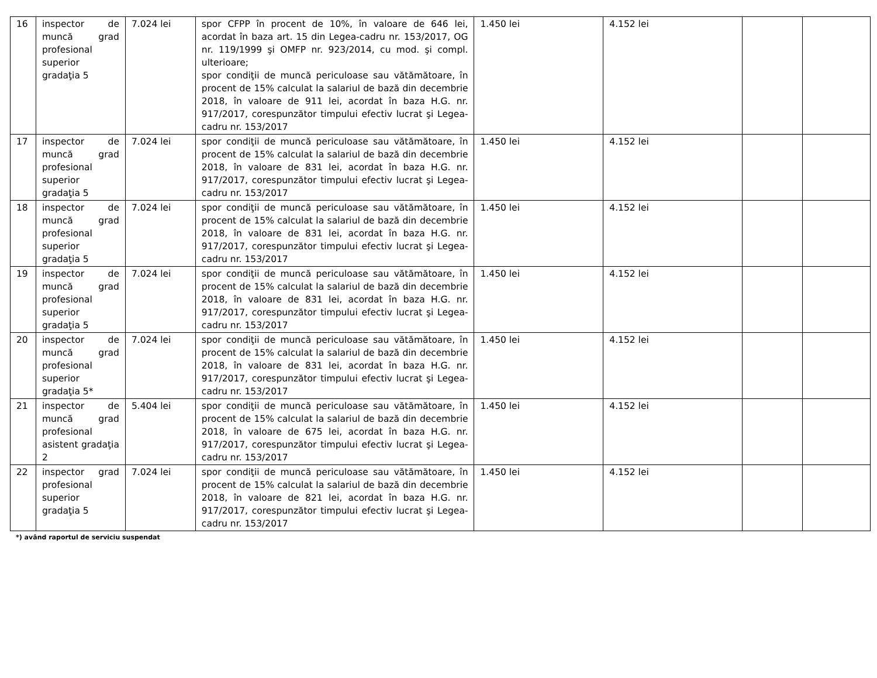| 16 | inspector de muncă grad profesional superior gradaţia 5 | 7.024 lei | spor CFPP în procent de 10%, în valoare de 646 lei, acordat în baza art. 15 din Legea-cadru nr. 153/2017, OG nr. 119/1999 şi OMFP nr. 923/2014, cu mod. şi compl. ulterioare; spor condiţii de muncă periculoase sau vătămătoare, în procent de 15% calculat la salariul de bază din decembrie 2018, în valoare de 911 lei, acordat în baza H.G. nr. 917/2017, corespunzător timpului efectiv lucrat şi Legea-cadru nr. 153/2017 | 1.450 lei | 4.152 lei | | |
| 17 | inspector de muncă grad profesional superior gradaţia 5 | 7.024 lei | spor condiţii de muncă periculoase sau vătămătoare, în procent de 15% calculat la salariul de bază din decembrie 2018, în valoare de 831 lei, acordat în baza H.G. nr. 917/2017, corespunzător timpului efectiv lucrat şi Legea-cadru nr. 153/2017 | 1.450 lei | 4.152 lei | | |
| 18 | inspector de muncă grad profesional superior gradaţia 5 | 7.024 lei | spor condiţii de muncă periculoase sau vătămătoare, în procent de 15% calculat la salariul de bază din decembrie 2018, în valoare de 831 lei, acordat în baza H.G. nr. 917/2017, corespunzător timpului efectiv lucrat şi Legea-cadru nr. 153/2017 | 1.450 lei | 4.152 lei | | |
| 19 | inspector de muncă grad profesional superior gradaţia 5 | 7.024 lei | spor condiţii de muncă periculoase sau vătămătoare, în procent de 15% calculat la salariul de bază din decembrie 2018, în valoare de 831 lei, acordat în baza H.G. nr. 917/2017, corespunzător timpului efectiv lucrat şi Legea-cadru nr. 153/2017 | 1.450 lei | 4.152 lei | | |
| 20 | inspector de muncă grad profesional superior gradaţia 5* | 7.024 lei | spor condiţii de muncă periculoase sau vătămătoare, în procent de 15% calculat la salariul de bază din decembrie 2018, în valoare de 831 lei, acordat în baza H.G. nr. 917/2017, corespunzător timpului efectiv lucrat şi Legea-cadru nr. 153/2017 | 1.450 lei | 4.152 lei | | |
| 21 | inspector de muncă grad profesional asistent gradaţia 2 | 5.404 lei | spor condiţii de muncă periculoase sau vătămătoare, în procent de 15% calculat la salariul de bază din decembrie 2018, în valoare de 675 lei, acordat în baza H.G. nr. 917/2017, corespunzător timpului efectiv lucrat şi Legea-cadru nr. 153/2017 | 1.450 lei | 4.152 lei | | |
| 22 | inspector grad profesional superior gradaţia 5 | 7.024 lei | spor condiţii de muncă periculoase sau vătămătoare, în procent de 15% calculat la salariul de bază din decembrie 2018, în valoare de 821 lei, acordat în baza H.G. nr. 917/2017, corespunzător timpului efectiv lucrat şi Legea-cadru nr. 153/2017 | 1.450 lei | 4.152 lei | | |
*) având raportul de serviciu suspendat